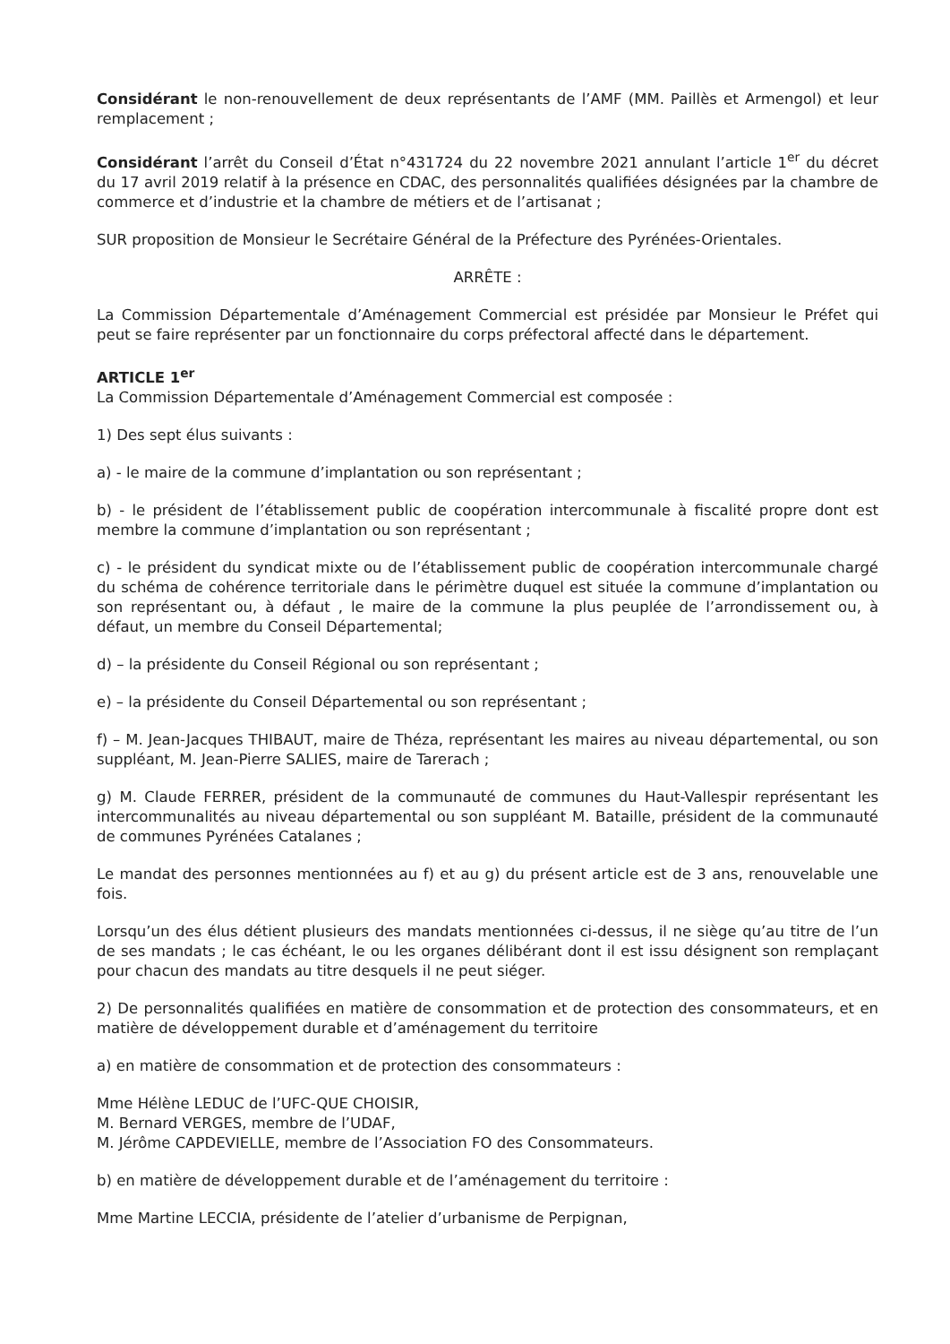Considérant le non-renouvellement de deux représentants de l’AMF (MM. Paillès et Armengol) et leur remplacement ;
Considérant l’arrêt du Conseil d’État n°431724 du 22 novembre 2021 annulant l’article 1<sup>er</sup> du décret du 17 avril 2019 relatif à la présence en CDAC, des personnalités qualifiées désignées par la chambre de commerce et d’industrie et la chambre de métiers et de l’artisanat ;
SUR proposition de Monsieur le Secrétaire Général de la Préfecture des Pyrénées-Orientales.
ARRÊTE :
La Commission Départementale d’Aménagement Commercial est présidée par Monsieur le Préfet qui peut se faire représenter par un fonctionnaire du corps préfectoral affecté dans le département.
ARTICLE 1<sup>er</sup>
La Commission Départementale d’Aménagement Commercial est composée :
1) Des sept élus suivants :
a) - le maire de la commune d’implantation ou son représentant ;
b) - le président de l’établissement public de coopération intercommunale à fiscalité propre dont est membre la commune d’implantation ou son représentant ;
c) - le président du syndicat mixte ou de l’établissement public de coopération intercommunale chargé du schéma de cohérence territoriale dans le périmètre duquel est située la commune d’implantation ou son représentant ou, à défaut , le maire de la commune la plus peuplée de l’arrondissement ou, à défaut, un membre du Conseil Départemental;
d) – la présidente du Conseil Régional ou son représentant ;
e) – la présidente du Conseil Départemental ou son représentant ;
f) – M. Jean-Jacques THIBAUT, maire de Théza, représentant les maires au niveau départemental, ou son suppléant, M. Jean-Pierre SALIES, maire de Tarerach ;
g) M. Claude FERRER, président de la communauté de communes du Haut-Vallespir représentant les intercommunalités au niveau départemental ou son suppléant M. Bataille, président de la communauté de communes Pyrénées Catalanes ;
Le mandat des personnes mentionnées au f) et au g) du présent article est de 3 ans, renouvelable une fois.
Lorsqu’un des élus détient plusieurs des mandats mentionnées ci-dessus, il ne siège qu’au titre de l’un de ses mandats ; le cas échéant, le ou les organes délibérant dont il est issu désignent son remplaçant pour chacun des mandats au titre desquels il ne peut siéger.
2) De personnalités qualifiées en matière de consommation et de protection des consommateurs, et en matière de développement durable et d’aménagement du territoire
a) en matière de consommation et de protection des consommateurs :
Mme Hélène LEDUC de l’UFC-QUE CHOISIR,
M. Bernard VERGES, membre de l’UDAF,
M. Jérôme CAPDEVIELLE, membre de l’Association FO des Consommateurs.
b) en matière de développement durable et de l’aménagement du territoire :
Mme Martine LECCIA, présidente de l’atelier d’urbanisme de Perpignan,